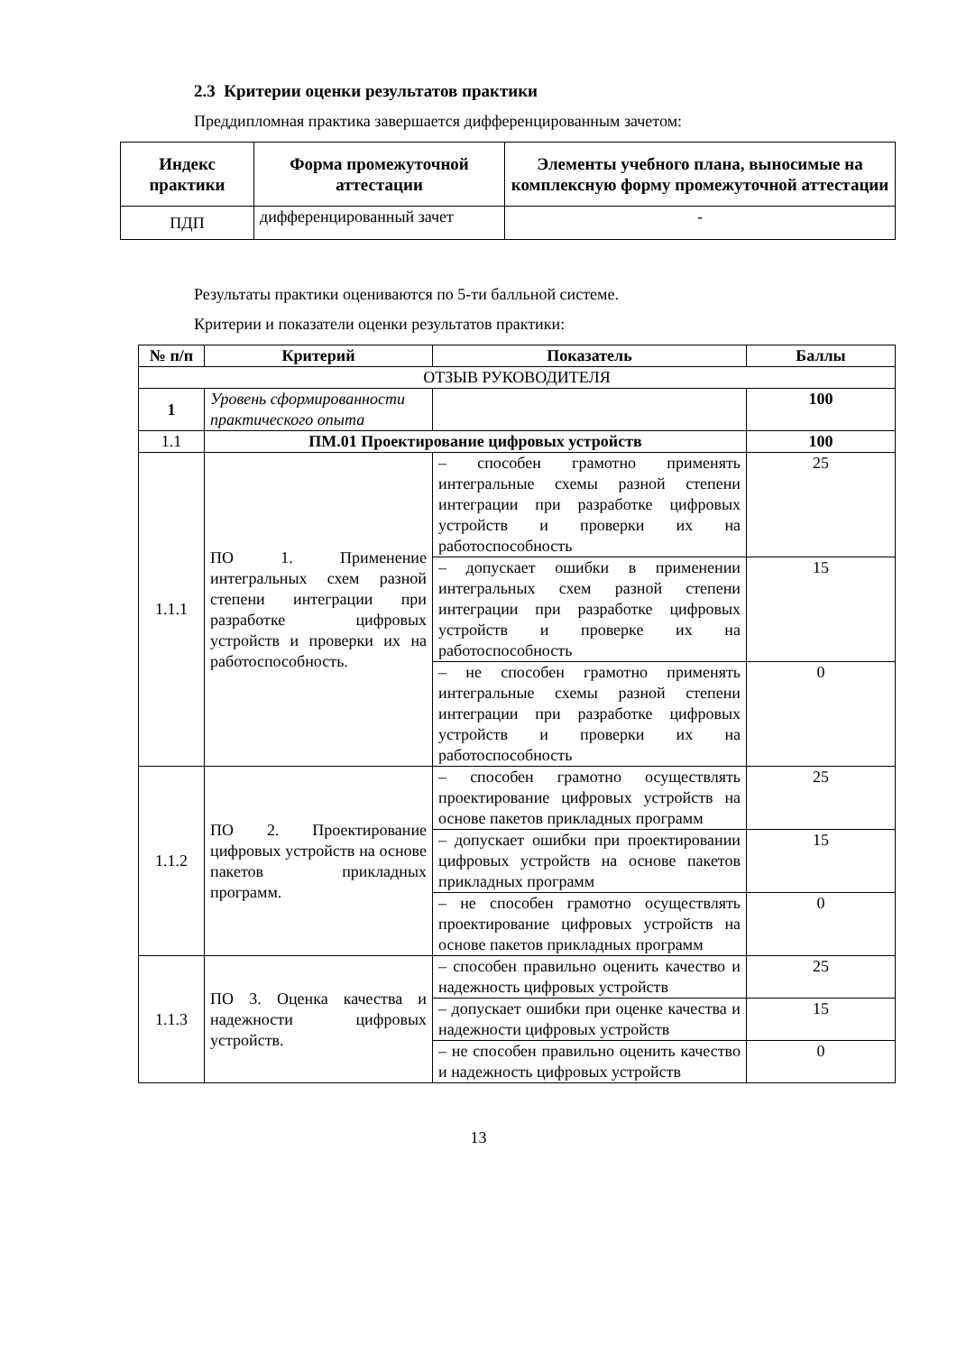2.3 Критерии оценки результатов практики
Преддипломная практика завершается дифференцированным зачетом:
| Индекс практики | Форма промежуточной аттестации | Элементы учебного плана, выносимые на комплексную форму промежуточной аттестации |
| --- | --- | --- |
| ПДП | дифференцированный зачет | - |
Результаты практики оцениваются по 5-ти балльной системе.
Критерии и показатели оценки результатов практики:
| № п/п | Критерий | Показатель | Баллы |
| --- | --- | --- | --- |
| ОТЗЫВ РУКОВОДИТЕЛЯ | | | |
| 1 | Уровень сформированности практического опыта | | 100 |
| 1.1 | ПМ.01 Проектирование цифровых устройств | | 100 |
| 1.1.1 | ПО 1. Применение интегральных схем разной степени интеграции при разработке цифровых устройств и проверки их на работоспособность. | – способен грамотно применять интегральные схемы разной степени интеграции при разработке цифровых устройств и проверки их на работоспособность | 25 |
| | | – допускает ошибки в применении интегральных схем разной степени интеграции при разработке цифровых устройств и проверке их на работоспособность | 15 |
| | | – не способен грамотно применять интегральные схемы разной степени интеграции при разработке цифровых устройств и проверки их на работоспособность | 0 |
| 1.1.2 | ПО 2. Проектирование цифровых устройств на основе пакетов прикладных программ. | – способен грамотно осуществлять проектирование цифровых устройств на основе пакетов прикладных программ | 25 |
| | | – допускает ошибки при проектировании цифровых устройств на основе пакетов прикладных программ | 15 |
| | | – не способен грамотно осуществлять проектирование цифровых устройств на основе пакетов прикладных программ | 0 |
| 1.1.3 | ПО 3. Оценка качества и надежности цифровых устройств. | – способен правильно оценить качество и надежность цифровых устройств | 25 |
| | | – допускает ошибки при оценке качества и надежности цифровых устройств | 15 |
| | | – не способен правильно оценить качество и надежность цифровых устройств | 0 |
13